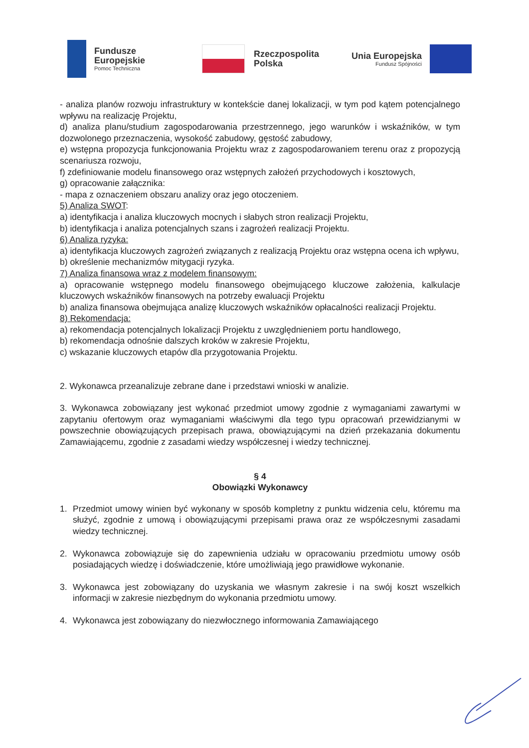Fundusze
Europejskie
Pomoc Techniczna
Rzeczpospolita
Polska
Unia Europejska
Fundusz Spójności
- analiza planów rozwoju infrastruktury w kontekście danej lokalizacji, w tym pod kątem potencjalnego wpływu na realizację Projektu,
d) analiza planu/studium zagospodarowania przestrzennego, jego warunków i wskaźników, w tym dozwolonego przeznaczenia, wysokość zabudowy, gęstość zabudowy,
e) wstępna propozycja funkcjonowania Projektu wraz z zagospodarowaniem terenu oraz z propozycją scenariusza rozwoju,
f) zdefiniowanie modelu finansowego oraz wstępnych założeń przychodowych i kosztowych,
g) opracowanie załącznika:
- mapa z oznaczeniem obszaru analizy oraz jego otoczeniem.
5) Analiza SWOT:
a) identyfikacja i analiza kluczowych mocnych i słabych stron realizacji Projektu,
b) identyfikacja i analiza potencjalnych szans i zagrożeń realizacji Projektu.
6) Analiza ryzyka:
a) identyfikacja kluczowych zagrożeń związanych z realizacją Projektu oraz wstępna ocena ich wpływu,
b) określenie mechanizmów mitygacji ryzyka.
7) Analiza finansowa wraz z modelem finansowym:
a) opracowanie wstępnego modelu finansowego obejmującego kluczowe założenia, kalkulacje kluczowych wskaźników finansowych na potrzeby ewaluacji Projektu
b) analiza finansowa obejmująca analizę kluczowych wskaźników opłacalności realizacji Projektu.
8) Rekomendacja:
a) rekomendacja potencjalnych lokalizacji Projektu z uwzględnieniem portu handlowego,
b) rekomendacja odnośnie dalszych kroków w zakresie Projektu,
c) wskazanie kluczowych etapów dla przygotowania Projektu.
2. Wykonawca przeanalizuje zebrane dane i przedstawi wnioski w analizie.
3. Wykonawca zobowiązany jest wykonać przedmiot umowy zgodnie z wymaganiami zawartymi w zapytaniu ofertowym oraz wymaganiami właściwymi dla tego typu opracowań przewidzianymi w powszechnie obowiązujących przepisach prawa, obowiązującymi na dzień przekazania dokumentu Zamawiającemu, zgodnie z zasadami wiedzy współczesnej i wiedzy technicznej.
§ 4
Obowiązki Wykonawcy
1. Przedmiot umowy winien być wykonany w sposób kompletny z punktu widzenia celu, któremu ma służyć, zgodnie z umową i obowiązującymi przepisami prawa oraz ze współczesnymi zasadami wiedzy technicznej.
2. Wykonawca zobowiązuje się do zapewnienia udziału w opracowaniu przedmiotu umowy osób posiadających wiedzę i doświadczenie, które umożliwiają jego prawidłowe wykonanie.
3. Wykonawca jest zobowiązany do uzyskania we własnym zakresie i na swój koszt wszelkich informacji w zakresie niezbędnym do wykonania przedmiotu umowy.
4. Wykonawca jest zobowiązany do niezwłocznego informowania Zamawiającego